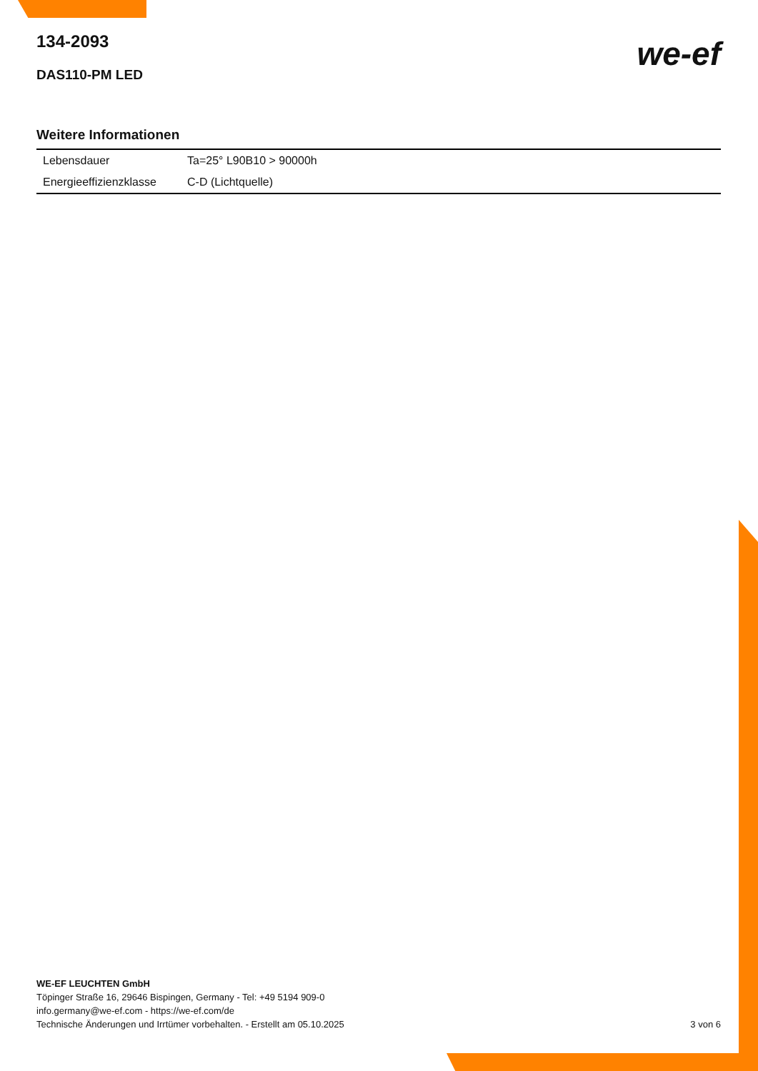we-ef
134-2093
DAS110-PM LED
Weitere Informationen
| Lebensdauer | Ta=25° L90B10 > 90000h |
| Energieeffizienzklasse | C-D (Lichtquelle) |
WE-EF LEUCHTEN GmbH
Töpinger Straße 16, 29646 Bispingen, Germany - Tel: +49 5194 909-0
info.germany@we-ef.com - https://we-ef.com/de
Technische Änderungen und Irrtümer vorbehalten. - Erstellt am 05.10.2025 3 von 6